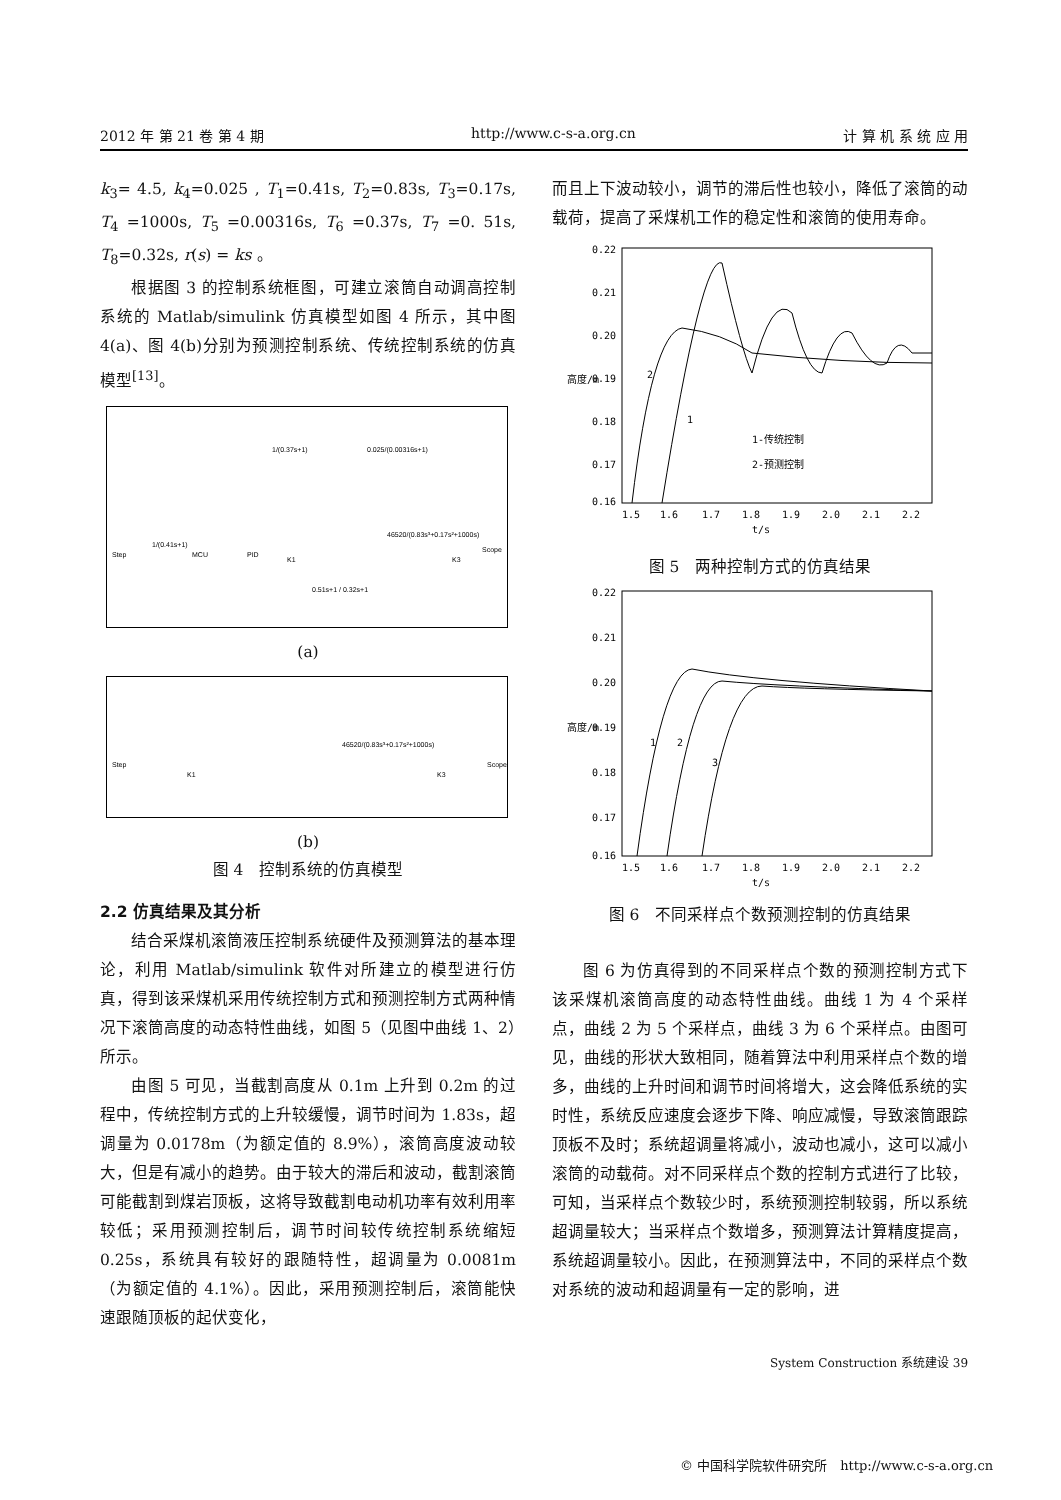2012 年 第 21 卷 第 4 期 http://www.c-s-a.org.cn 计 算 机 系 统 应 用
k<sub>3</sub>= 4.5, k<sub>4</sub>=0.025 , T<sub>1</sub>=0.41s, T<sub>2</sub>=0.83s, T<sub>3</sub>=0.17s, T<sub>4</sub> =1000s, T<sub>5</sub> =0.00316s, T<sub>6</sub> =0.37s, T<sub>7</sub> =0. 51s, T<sub>8</sub>=0.32s, r(s) = ks 。
根据图 3 的控制系统框图，可建立滚筒自动调高控制系统的 Matlab/simulink 仿真模型如图 4 所示，其中图 4(a)、图 4(b)分别为预测控制系统、传统控制系统的仿真模型<sup>[13]</sup>。
Step
1/(0.41s+1)
MCU
PID
K1
46520/(0.83s³+0.17s²+1000s)
K3
Scope
1/(0.37s+1)
0.025/(0.00316s+1)
0.51s+1 / 0.32s+1
(a)
Step
K1
46520/(0.83s³+0.17s²+1000s)
K3
Scope
(b)
图 4　控制系统的仿真模型
2.2 仿真结果及其分析
结合采煤机滚筒液压控制系统硬件及预测算法的基本理论，利用 Matlab/simulink 软件对所建立的模型进行仿真，得到该采煤机采用传统控制方式和预测控制方式两种情况下滚筒高度的动态特性曲线，如图 5（见图中曲线 1、2）所示。
由图 5 可见，当截割高度从 0.1m 上升到 0.2m 的过程中，传统控制方式的上升较缓慢，调节时间为 1.83s，超调量为 0.0178m（为额定值的 8.9%），滚筒高度波动较大，但是有减小的趋势。由于较大的滞后和波动，截割滚筒可能截割到煤岩顶板，这将导致截割电动机功率有效利用率较低；采用预测控制后，调节时间较传统控制系统缩短 0.25s，系统具有较好的跟随特性，超调量为 0.0081m（为额定值的 4.1%）。因此，采用预测控制后，滚筒能快速跟随顶板的起伏变化，
而且上下波动较小，调节的滞后性也较小，降低了滚筒的动载荷，提高了采煤机工作的稳定性和滚筒的使用寿命。
0.22
0.21
0.20
0.19
0.18
0.17
0.16
1.5
1.6
1.7
1.8
1.9
2.0
2.1
2.2
t/s
高度/m
2
1
1-传统控制
2-预测控制
图 5　两种控制方式的仿真结果
0.22
0.21
0.20
0.19
0.18
0.17
0.16
1.5
1.6
1.7
1.8
1.9
2.0
2.1
2.2
t/s
高度/m
1
2
3
图 6　不同采样点个数预测控制的仿真结果
图 6 为仿真得到的不同采样点个数的预测控制方式下该采煤机滚筒高度的动态特性曲线。曲线 1 为 4 个采样点，曲线 2 为 5 个采样点，曲线 3 为 6 个采样点。由图可见，曲线的形状大致相同，随着算法中利用采样点个数的增多，曲线的上升时间和调节时间将增大，这会降低系统的实时性，系统反应速度会逐步下降、响应减慢，导致滚筒跟踪顶板不及时；系统超调量将减小，波动也减小，这可以减小滚筒的动载荷。对不同采样点个数的控制方式进行了比较，可知，当采样点个数较少时，系统预测控制较弱，所以系统超调量较大；当采样点个数增多，预测算法计算精度提高，系统超调量较小。因此，在预测算法中，不同的采样点个数对系统的波动和超调量有一定的影响，进
System Construction 系统建设 39
© 中国科学院软件研究所　http://www.c-s-a.org.cn